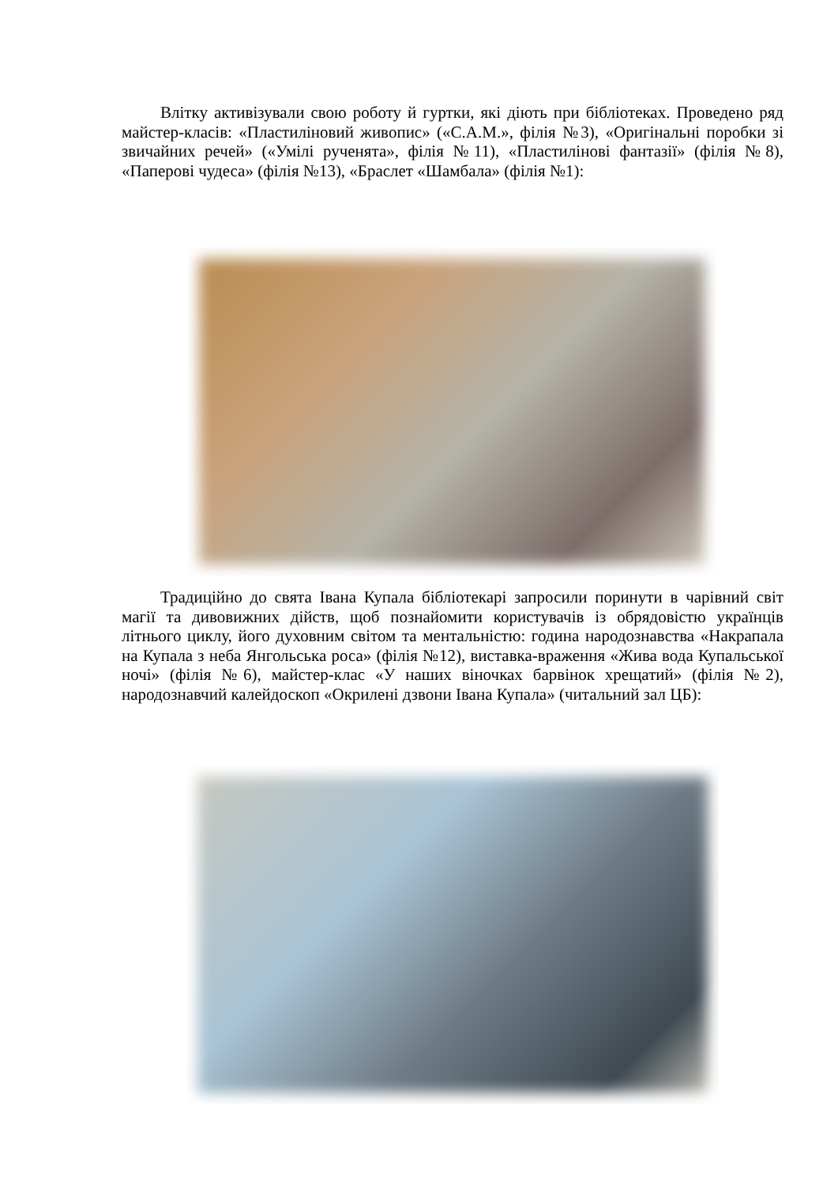Влітку активізували свою роботу й гуртки, які діють при бібліотеках. Проведено ряд майстер-класів: «Пластиліновий живопис» («С.А.М.», філія №3), «Оригінальні поробки зі звичайних речей» («Умілі рученята», філія №11), «Пластилінові фантазії» (філія №8), «Паперові чудеса» (філія №13), «Браслет «Шамбала» (філія №1):
Традиційно до свята Івана Купала бібліотекарі запросили поринути в чарівний світ магії та дивовижних дійств, щоб познайомити користувачів із обрядовістю українців літнього циклу, його духовним світом та ментальністю: година народознавства «Накрапала на Купала з неба Янгольська роса» (філія №12), виставка-враження «Жива вода Купальської ночі» (філія №6), майстер-клас «У наших віночках барвінок хрещатий» (філія №2), народознавчий калейдоскоп «Окрилені дзвони Івана Купала» (читальний зал ЦБ):